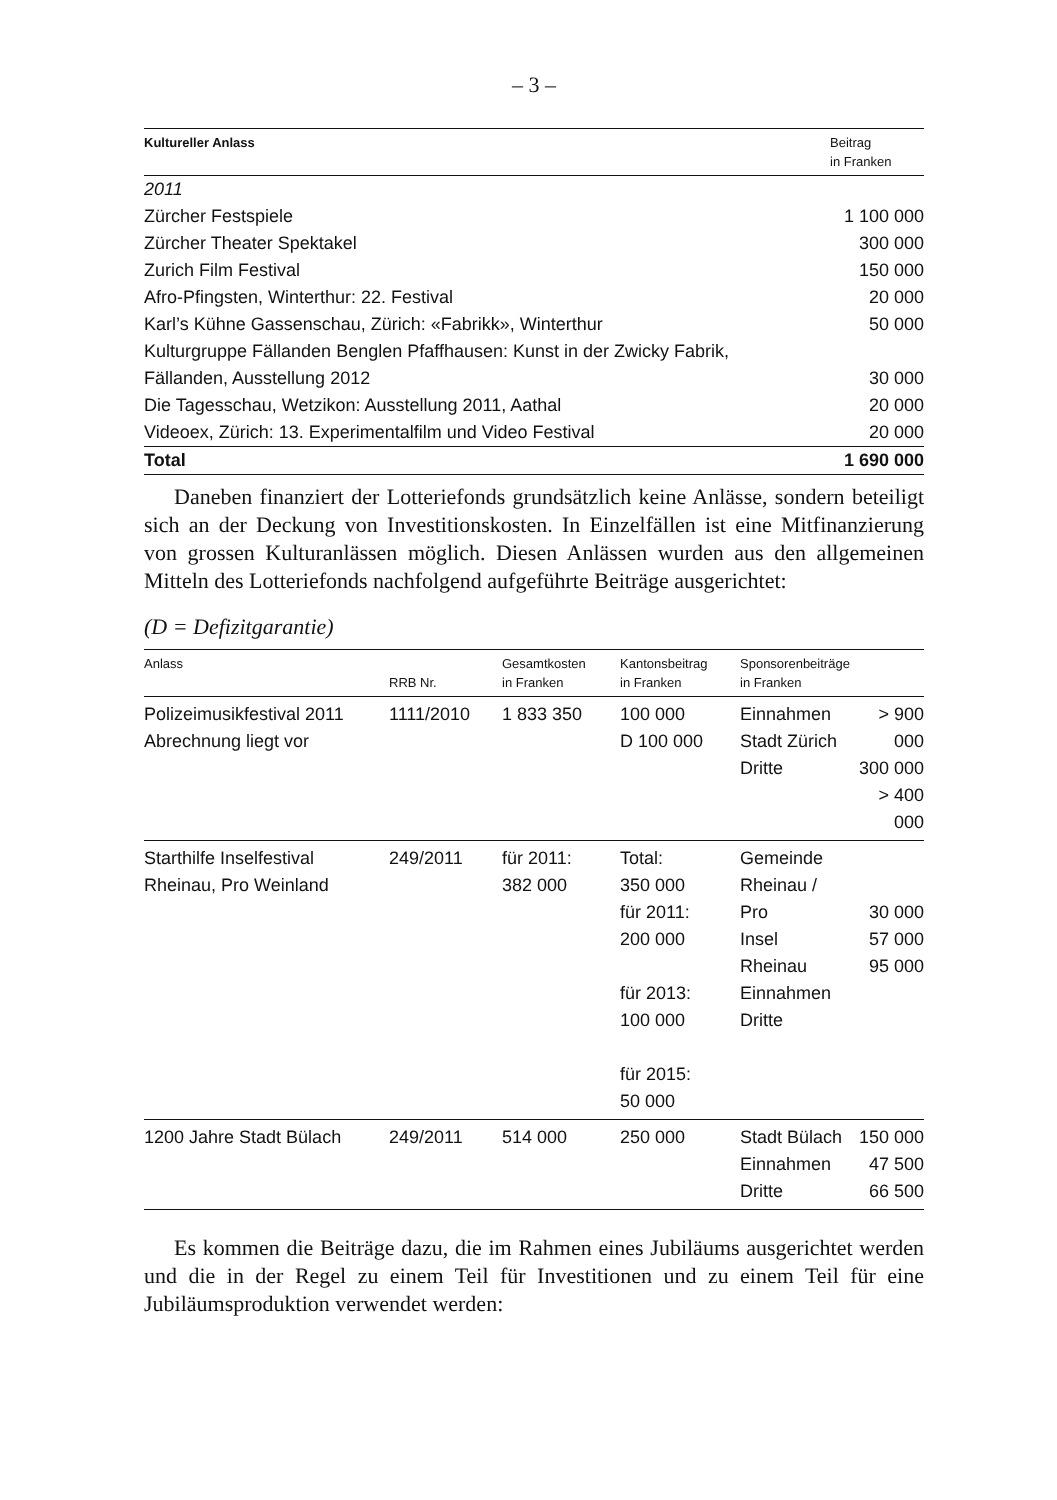– 3 –
| Kultureller Anlass | Beitrag in Franken |
| --- | --- |
| 2011 | |
| Zürcher Festspiele | 1 100 000 |
| Zürcher Theater Spektakel | 300 000 |
| Zurich Film Festival | 150 000 |
| Afro-Pfingsten, Winterthur: 22. Festival | 20 000 |
| Karl’s Kühne Gassenschau, Zürich: «Fabrikk», Winterthur | 50 000 |
| Kulturgruppe Fällanden Benglen Pfaffhausen: Kunst in der Zwicky Fabrik, Fällanden, Ausstellung 2012 | 30 000 |
| Die Tagesschau, Wetzikon: Ausstellung 2011, Aathal | 20 000 |
| Videoex, Zürich: 13. Experimentalfilm und Video Festival | 20 000 |
| Total | 1 690 000 |
Daneben finanziert der Lotteriefonds grundsätzlich keine Anlässe, sondern beteiligt sich an der Deckung von Investitionskosten. In Einzelfällen ist eine Mitfinanzierung von grossen Kulturanlässen möglich. Diesen Anlässen wurden aus den allgemeinen Mitteln des Lotteriefonds nachfolgend aufgeführte Beiträge ausgerichtet:
(D = Defizitgarantie)
| Anlass | RRB Nr. | Gesamtkosten in Franken | Kantonsbeitrag in Franken | Sponsorenbeiträge in Franken | |
| --- | --- | --- | --- | --- | --- |
| Polizeimusikfestival 2011 Abrechnung liegt vor | 1111/2010 | 1 833 350 | 100 000 D 100 000 | Einnahmen Stadt Zürich Dritte | > 900 000 300 000 > 400 000 |
| Starthilfe Inselfestival Rheinau, Pro Weinland | 249/2011 | für 2011: 382 000 | Total: 350 000 für 2011: 200 000 für 2013: 100 000 für 2015: 50 000 | Gemeinde Rheinau / Pro Insel Rheinau Einnahmen Dritte | 30 000 57 000 95 000 |
| 1200 Jahre Stadt Bülach | 249/2011 | 514 000 | 250 000 | Stadt Bülach Einnahmen Dritte | 150 000 47 500 66 500 |
Es kommen die Beiträge dazu, die im Rahmen eines Jubiläums ausgerichtet werden und die in der Regel zu einem Teil für Investitionen und zu einem Teil für eine Jubiläumsproduktion verwendet werden: